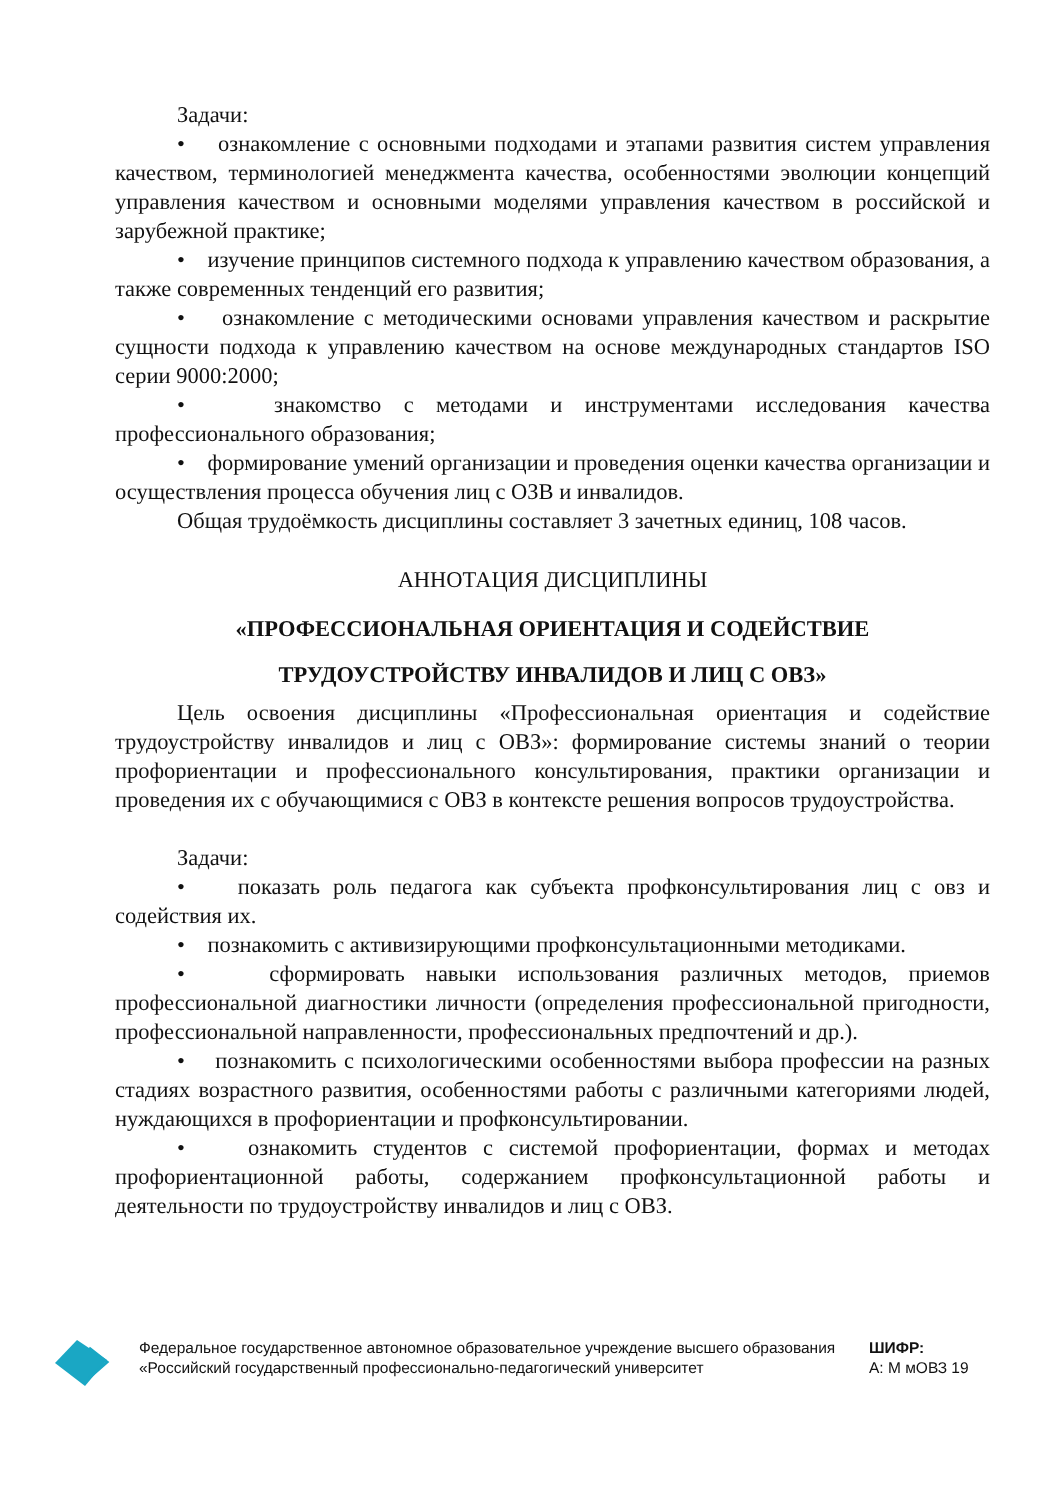Задачи:
• ознакомление с основными подходами и этапами развития систем управления качеством, терминологией менеджмента качества, особенностями эволюции концепций управления качеством и основными моделями управления качеством в российской и зарубежной практике;
• изучение принципов системного подхода к управлению качеством образования, а также современных тенденций его развития;
• ознакомление с методическими основами управления качеством и раскрытие сущности подхода к управлению качеством на основе международных стандартов ISO серии 9000:2000;
• знакомство с методами и инструментами исследования качества профессионального образования;
• формирование умений организации и проведения оценки качества организации и осуществления процесса обучения лиц с ОЗВ и инвалидов.
Общая трудоёмкость дисциплины составляет 3 зачетных единиц, 108 часов.
АННОТАЦИЯ ДИСЦИПЛИНЫ
«ПРОФЕССИОНАЛЬНАЯ ОРИЕНТАЦИЯ И СОДЕЙСТВИЕ
ТРУДОУСТРОЙСТВУ ИНВАЛИДОВ И ЛИЦ С ОВЗ»
Цель освоения дисциплины «Профессиональная ориентация и содействие трудоустройству инвалидов и лиц с ОВЗ»: формирование системы знаний о теории профориентации и профессионального консультирования, практики организации и проведения их с обучающимися с ОВЗ в контексте решения вопросов трудоустройства.
Задачи:
• показать роль педагога как субъекта профконсультирования лиц с овз и содействия их.
• познакомить с активизирующими профконсультационными методиками.
• сформировать навыки использования различных методов, приемов профессиональной диагностики личности (определения профессиональной пригодности, профессиональной направленности, профессиональных предпочтений и др.).
• познакомить с психологическими особенностями выбора профессии на разных стадиях возрастного развития, особенностями работы с различными категориями людей, нуждающихся в профориентации и профконсультировании.
• ознакомить студентов с системой профориентации, формах и методах профориентационной работы, содержанием профконсультационной работы и деятельности по трудоустройству инвалидов и лиц с ОВЗ.
Федеральное государственное автономное образовательное учреждение высшего образования «Российский государственный профессионально-педагогический университет
ШИФР:
А: М мОВЗ 19